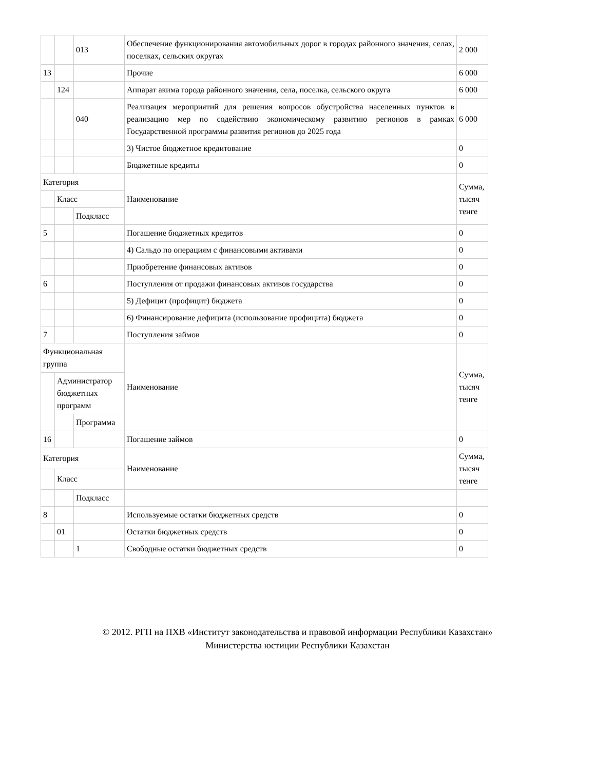| | | 013 | Обеспечение функционирования автомобильных дорог в городах районного значения, селах, поселках, сельских округах | 2 000 |
| 13 | | | Прочие | 6 000 |
| | 124 | | Аппарат акима города районного значения, села, поселка, сельского округа | 6 000 |
| | | 040 | Реализация мероприятий для решения вопросов обустройства населенных пунктов в реализацию мер по содействию экономическому развитию регионов в рамках Государственной программы развития регионов до 2025 года | 6 000 |
| | | | 3) Чистое бюджетное кредитование | 0 |
| | | | Бюджетные кредиты | 0 |
| Категория | | | Наименование | Сумма, тысяч тенге |
| | Класс | | | |
| | | Подкласс | | |
| 5 | | | Погашение бюджетных кредитов | 0 |
| | | | 4) Сальдо по операциям с финансовыми активами | 0 |
| | | | Приобретение финансовых активов | 0 |
| 6 | | | Поступления от продажи финансовых активов государства | 0 |
| | | | 5) Дефицит (профицит) бюджета | 0 |
| | | | 6) Финансирование дефицита (использование профицита) бюджета | 0 |
| 7 | | | Поступления займов | 0 |
| Функциональная группа | | | Наименование | Сумма, тысяч тенге |
| | Администратор бюджетных программ | | | |
| | | Программа | | |
| 16 | | | Погашение займов | 0 |
| Категория | | | Наименование | Сумма, тысяч тенге |
| | Класс | | | |
| | | Подкласс | | |
| 8 | | | Используемые остатки бюджетных средств | 0 |
| | 01 | | Остатки бюджетных средств | 0 |
| | | 1 | Свободные остатки бюджетных средств | 0 |
© 2012. РГП на ПХВ «Институт законодательства и правовой информации Республики Казахстан»
Министерства юстиции Республики Казахстан